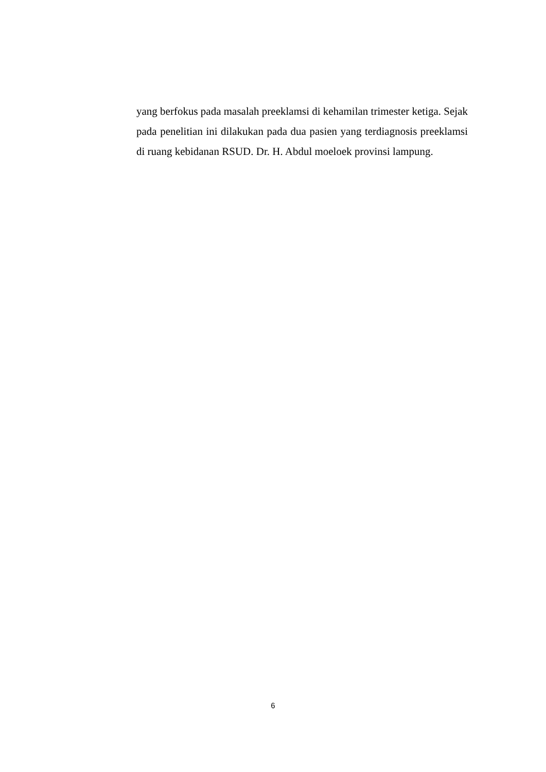yang berfokus pada masalah preeklamsi di kehamilan trimester ketiga. Sejak pada penelitian ini dilakukan pada dua pasien yang terdiagnosis preeklamsi di ruang kebidanan RSUD. Dr. H. Abdul moeloek provinsi lampung.
6